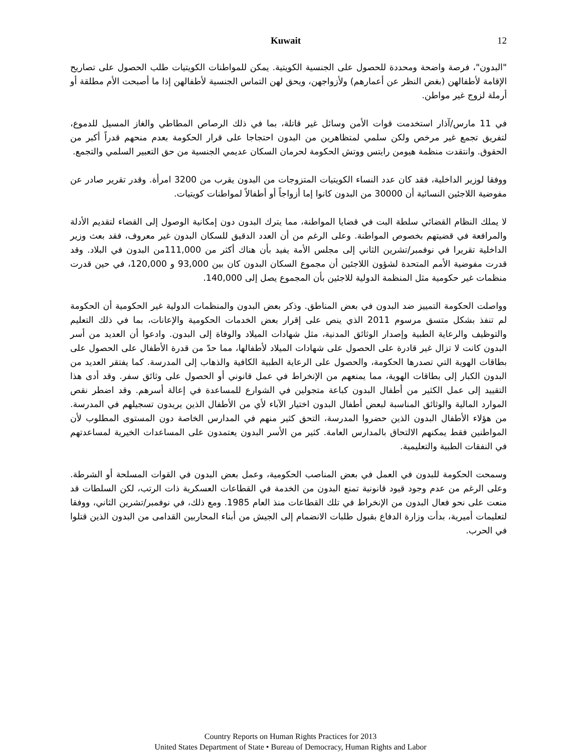Kuwait 12
"البدون"، فرصة واضحة ومحددة للحصول على الجنسية الكويتية. يمكن للمواطنات الكويتيات طلب الحصول على تصاريح الإقامة لأطفالهن (بغض النظر عن أعمارهم) ولأزواجهن، ويحق لهن التماس الجنسية لأطفالهن إذا ما أصبحت الأم مطلقة أو أرملة لزوج غير مواطن.
في 11 مارس/آذار استخدمت قوات الأمن وسائل غير قاتلة، بما في ذلك الرصاص المطاطي والغاز المسيل للدموع، لتفريق تجمع غير مرخص ولكن سلمي لمتظاهرين من البدون احتجاجا على قرار الحكومة بعدم منحهم قدراً أكبر من الحقوق. وانتقدت منظمة هيومن رايتس ووتش الحكومة لحرمان السكان عديمي الجنسية من حق التعبير السلمي والتجمع.
ووفقا لوزير الداخلية، فقد كان عدد النساء الكويتيات المتزوجات من البدون يقرب من 3200 امرأة. وقدر تقرير صادر عن مفوضية اللاجئين النسائية أن 30000 من البدون كانوا إما أزواجاً أو أطفالاً لمواطنات كويتيات.
لا يملك النظام القضائي سلطة البت في قضايا المواطنة، مما يترك البدون دون إمكانية الوصول إلى القضاء لتقديم الأدلة والمرافعة في قضيتهم بخصوص المواطنة. وعلى الرغم من أن العدد الدقيق للسكان البدون غير معروف، فقد بعث وزير الداخلية تقريرا في نوفمبر/تشرين الثاني إلى مجلس الأمة يفيد بأن هناك أكثر من 111,000من البدون في البلاد. وقد قدرت مفوضية الأمم المتحدة لشؤون اللاجئين أن مجموع السكان البدون كان بين 93,000 و 120,000، في حين قدرت منظمات غير حكومية مثل المنظمة الدولية للاجئين بأن المجموع يصل إلى 140,000.
وواصلت الحكومة التمييز ضد البدون في بعض المناطق. وذكر بعض البدون والمنظمات الدولية غير الحكومية أن الحكومة لم تنفذ بشكل متسق مرسوم 2011 الذي ينص على إقرار بعض الخدمات الحكومية والإعانات، بما في ذلك التعليم والتوظيف والرعاية الطبية وإصدار الوثائق المدنية، مثل شهادات الميلاد والوفاة إلى البدون. وادعوا أن العديد من أسر البدون كانت لا تزال غير قادرة على الحصول على شهادات الميلاد لأطفالها، مما حدّ من قدرة الأطفال على الحصول على بطاقات الهوية التي تصدرها الحكومة، والحصول على الرعاية الطبية الكافية والذهاب إلى المدرسة. كما يفتقر العديد من البدون الكبار إلى بطاقات الهوية، مما يمنعهم من الإنخراط في عمل قانوني أو الحصول على وثائق سفر. وقد أدى هذا التقييد إلى عمل الكثير من أطفال البدون كباعة متجولين في الشوارع للمساعدة في إعالة أسرهم. وقد اضطر نقص الموارد المالية والوثائق المناسبة لبعض أطفال البدون اختيار الآباء لأي من الأطفال الذين يريدون تسجيلهم في المدرسة. من هؤلاء الأطفال البدون الذين حضروا المدرسة، التحق كثير منهم في المدارس الخاصة دون المستوى المطلوب لأن المواطنين فقط يمكنهم الالتحاق بالمدارس العامة. كثير من الأسر البدون يعتمدون على المساعدات الخيرية لمساعدتهم في النفقات الطبية والتعليمية.
وسمحت الحكومة للبدون في العمل في بعض المناصب الحكومية، وعمل بعض البدون في القوات المسلحة أو الشرطة. وعلى الرغم من عدم وجود قيود قانونية تمنع البدون من الخدمة في القطاعات العسكرية ذات الرتب، لكن السلطات قد منعت على نحو فعال البدون من الإنخراط في تلك القطاعات منذ العام 1985. ومع ذلك، في نوفمبر/تشرين الثاني، ووفقا لتعليمات أميرية، بدأت وزارة الدفاع بقبول طلبات الانضمام إلى الجيش من أبناء المحاربين القدامى من البدون الذين قتلوا في الحرب.
Country Reports on Human Rights Practices for 2013
United States Department of State • Bureau of Democracy, Human Rights and Labor